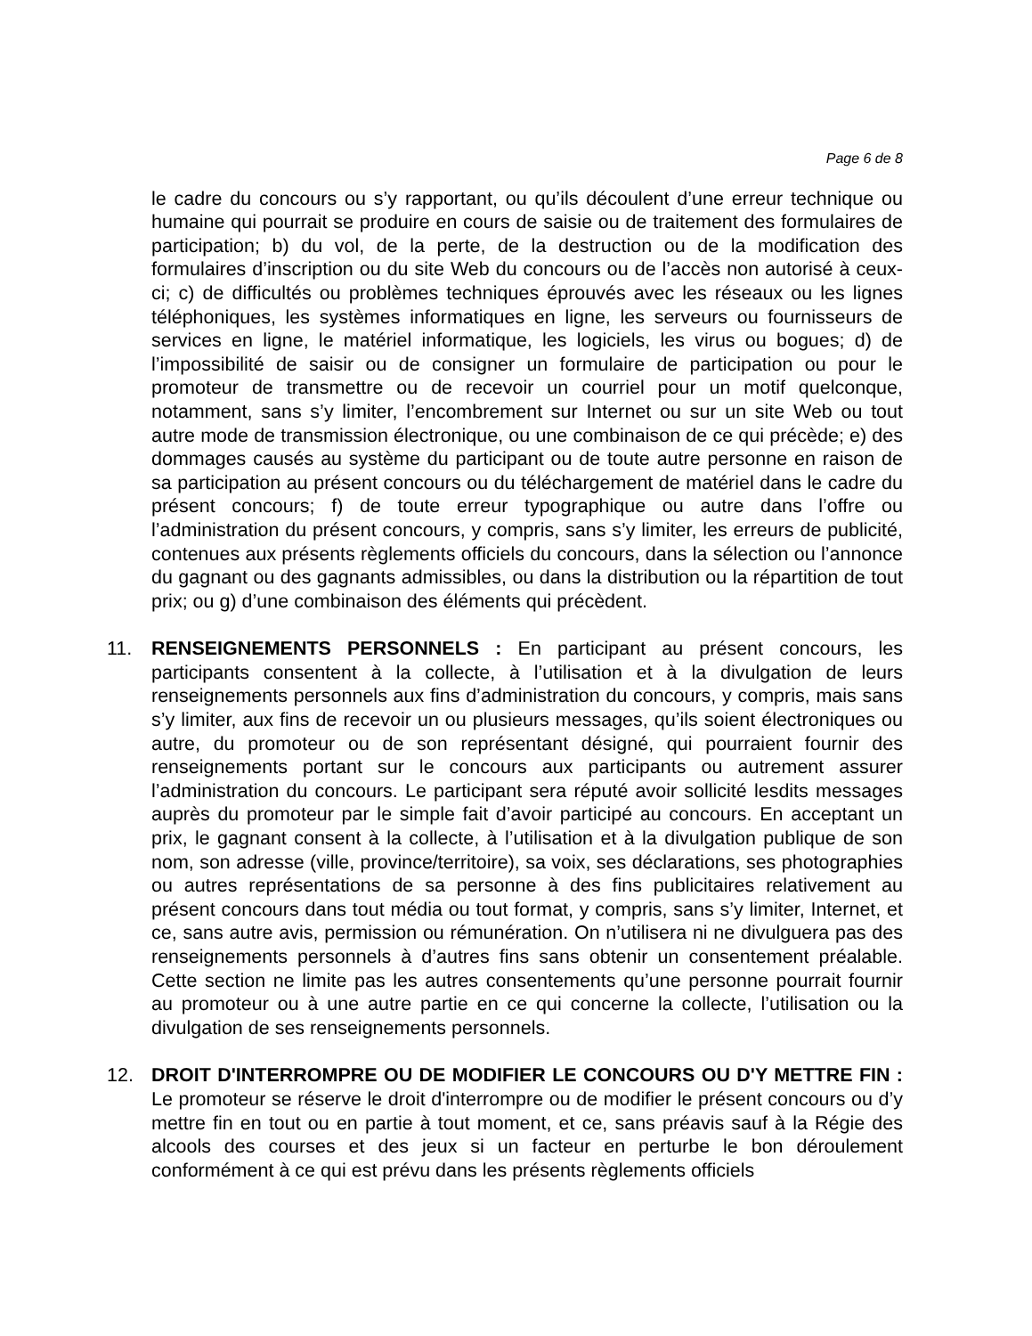Page 6 de 8
le cadre du concours ou s’y rapportant, ou qu’ils découlent d’une erreur technique ou humaine qui pourrait se produire en cours de saisie ou de traitement des formulaires de participation; b) du vol, de la perte, de la destruction ou de la modification des formulaires d’inscription ou du site Web du concours ou de l’accès non autorisé à ceux-ci; c) de difficultés ou problèmes techniques éprouvés avec les réseaux ou les lignes téléphoniques, les systèmes informatiques en ligne, les serveurs ou fournisseurs de services en ligne, le matériel informatique, les logiciels, les virus ou bogues; d) de l’impossibilité de saisir ou de consigner un formulaire de participation ou pour le promoteur de transmettre ou de recevoir un courriel pour un motif quelconque, notamment, sans s’y limiter, l’encombrement sur Internet ou sur un site Web ou tout autre mode de transmission électronique, ou une combinaison de ce qui précède; e) des dommages causés au système du participant ou de toute autre personne en raison de sa participation au présent concours ou du téléchargement de matériel dans le cadre du présent concours; f) de toute erreur typographique ou autre dans l’offre ou l’administration du présent concours, y compris, sans s’y limiter, les erreurs de publicité, contenues aux présents règlements officiels du concours, dans la sélection ou l’annonce du gagnant ou des gagnants admissibles, ou dans la distribution ou la répartition de tout prix; ou g) d’une combinaison des éléments qui précèdent.
11. RENSEIGNEMENTS PERSONNELS : En participant au présent concours, les participants consentent à la collecte, à l’utilisation et à la divulgation de leurs renseignements personnels aux fins d’administration du concours, y compris, mais sans s’y limiter, aux fins de recevoir un ou plusieurs messages, qu’ils soient électroniques ou autre, du promoteur ou de son représentant désigné, qui pourraient fournir des renseignements portant sur le concours aux participants ou autrement assurer l’administration du concours. Le participant sera réputé avoir sollicité lesdits messages auprès du promoteur par le simple fait d’avoir participé au concours. En acceptant un prix, le gagnant consent à la collecte, à l’utilisation et à la divulgation publique de son nom, son adresse (ville, province/territoire), sa voix, ses déclarations, ses photographies ou autres représentations de sa personne à des fins publicitaires relativement au présent concours dans tout média ou tout format, y compris, sans s’y limiter, Internet, et ce, sans autre avis, permission ou rémunération. On n’utilisera ni ne divulguera pas des renseignements personnels à d’autres fins sans obtenir un consentement préalable. Cette section ne limite pas les autres consentements qu’une personne pourrait fournir au promoteur ou à une autre partie en ce qui concerne la collecte, l’utilisation ou la divulgation de ses renseignements personnels.
12. DROIT D'INTERROMPRE OU DE MODIFIER LE CONCOURS OU D'Y METTRE FIN : Le promoteur se réserve le droit d'interrompre ou de modifier le présent concours ou d’y mettre fin en tout ou en partie à tout moment, et ce, sans préavis sauf à la Régie des alcools des courses et des jeux si un facteur en perturbe le bon déroulement conformément à ce qui est prévu dans les présents règlements officiels